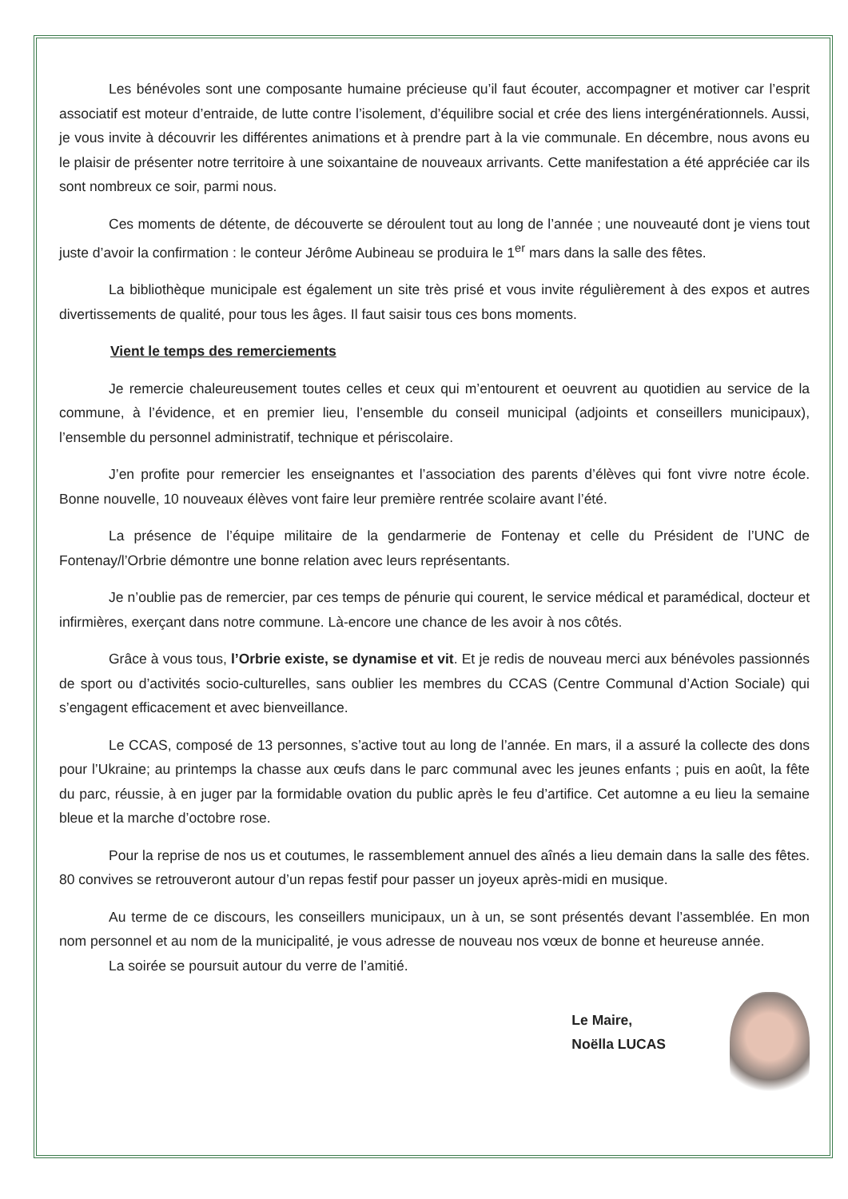Les bénévoles sont une composante humaine précieuse qu’il faut écouter, accompagner et motiver car l’esprit associatif est moteur d’entraide, de lutte contre l’isolement, d’équilibre social et crée des liens intergénérationnels. Aussi, je vous invite à découvrir les différentes animations et à prendre part à la vie communale. En décembre, nous avons eu le plaisir de présenter notre territoire à une soixantaine de nouveaux arrivants. Cette manifestation a été appréciée car ils sont nombreux ce soir, parmi nous.
Ces moments de détente, de découverte se déroulent tout au long de l’année ; une nouveauté dont je viens tout juste d’avoir la confirmation : le conteur Jérôme Aubineau se produira le 1<sup>er</sup> mars dans la salle des fêtes.
La bibliothèque municipale est également un site très prisé et vous invite régulièrement à des expos et autres divertissements de qualité, pour tous les âges. Il faut saisir tous ces bons moments.
Vient le temps des remerciements
Je remercie chaleureusement toutes celles et ceux qui m’entourent et oeuvrent au quotidien au service de la commune, à l’évidence, et en premier lieu, l’ensemble du conseil municipal (adjoints et conseillers municipaux), l’ensemble du personnel administratif, technique et périscolaire.
J’en profite pour remercier les enseignantes et l’association des parents d’élèves qui font vivre notre école. Bonne nouvelle, 10 nouveaux élèves vont faire leur première rentrée scolaire avant l’été.
La présence de l’équipe militaire de la gendarmerie de Fontenay et celle du Président de l’UNC de Fontenay/l’Orbrie démontre une bonne relation avec leurs représentants.
Je n’oublie pas de remercier, par ces temps de pénurie qui courent, le service médical et paramédical, docteur et infirmières, exerçant dans notre commune. Là-encore une chance de les avoir à nos côtés.
Grâce à vous tous, l’Orbrie existe, se dynamise et vit. Et je redis de nouveau merci aux bénévoles passionnés de sport ou d’activités socio-culturelles, sans oublier les membres du CCAS (Centre Communal d’Action Sociale) qui s’engagent efficacement et avec bienveillance.
Le CCAS, composé de 13 personnes, s’active tout au long de l’année. En mars, il a assuré la collecte des dons pour l’Ukraine; au printemps la chasse aux œufs dans le parc communal avec les jeunes enfants ; puis en août, la fête du parc, réussie, à en juger par la formidable ovation du public après le feu d’artifice. Cet automne a eu lieu la semaine bleue et la marche d’octobre rose.
Pour la reprise de nos us et coutumes, le rassemblement annuel des aînés a lieu demain dans la salle des fêtes. 80 convives se retrouveront autour d’un repas festif pour passer un joyeux après-midi en musique.
Au terme de ce discours, les conseillers municipaux, un à un, se sont présentés devant l’assemblée. En mon nom personnel et au nom de la municipalité, je vous adresse de nouveau nos vœux de bonne et heureuse année.
La soirée se poursuit autour du verre de l’amitié.
Le Maire,
Noëlla LUCAS